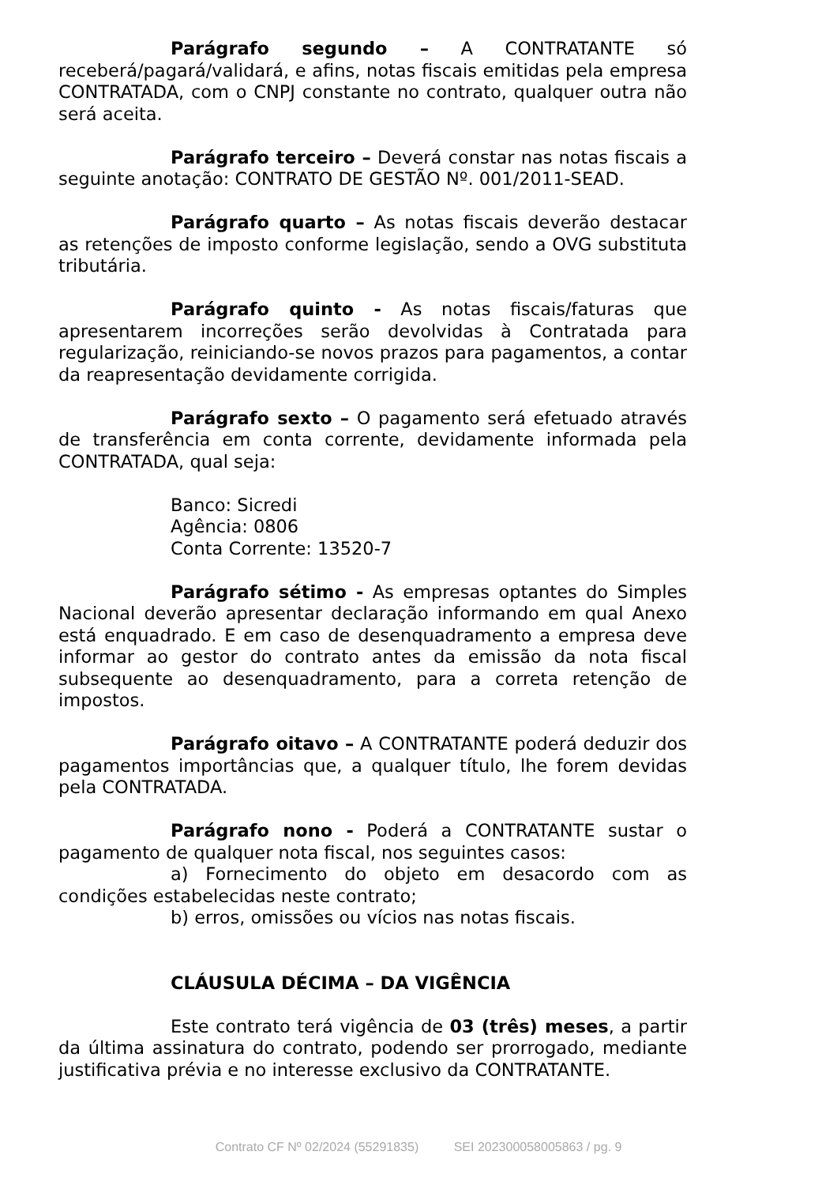Parágrafo segundo – A CONTRATANTE só receberá/pagará/validará, e afins, notas fiscais emitidas pela empresa CONTRATADA, com o CNPJ constante no contrato, qualquer outra não será aceita.
Parágrafo terceiro – Deverá constar nas notas fiscais a seguinte anotação: CONTRATO DE GESTÃO Nº. 001/2011-SEAD.
Parágrafo quarto – As notas fiscais deverão destacar as retenções de imposto conforme legislação, sendo a OVG substituta tributária.
Parágrafo quinto - As notas fiscais/faturas que apresentarem incorreções serão devolvidas à Contratada para regularização, reiniciando-se novos prazos para pagamentos, a contar da reapresentação devidamente corrigida.
Parágrafo sexto – O pagamento será efetuado através de transferência em conta corrente, devidamente informada pela CONTRATADA, qual seja:
Banco: Sicredi
Agência: 0806
Conta Corrente: 13520-7
Parágrafo sétimo - As empresas optantes do Simples Nacional deverão apresentar declaração informando em qual Anexo está enquadrado. E em caso de desenquadramento a empresa deve informar ao gestor do contrato antes da emissão da nota fiscal subsequente ao desenquadramento, para a correta retenção de impostos.
Parágrafo oitavo – A CONTRATANTE poderá deduzir dos pagamentos importâncias que, a qualquer título, lhe forem devidas pela CONTRATADA.
Parágrafo nono - Poderá a CONTRATANTE sustar o pagamento de qualquer nota fiscal, nos seguintes casos:
a) Fornecimento do objeto em desacordo com as condições estabelecidas neste contrato;
b) erros, omissões ou vícios nas notas fiscais.
CLÁUSULA DÉCIMA – DA VIGÊNCIA
Este contrato terá vigência de 03 (três) meses, a partir da última assinatura do contrato, podendo ser prorrogado, mediante justificativa prévia e no interesse exclusivo da CONTRATANTE.
Contrato CF Nº 02/2024 (55291835) SEI 202300058005863 / pg. 9